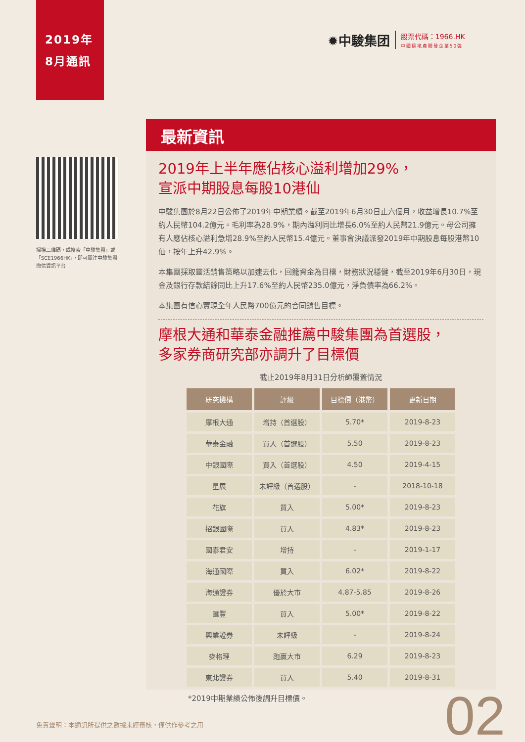2019年
8月通訊
✹中駿集团 股票代碼：1966.HK
中國房地產開發企業50強
掃描二維碼，或搜索「中駿集團」或「SCE1966HK」，即可關注中駿集團微信資訊平台
最新資訊
2019年上半年應佔核心溢利增加29%，
宣派中期股息每股10港仙
中駿集團於8月22日公佈了2019年中期業績。截至2019年6月30日止六個月，收益增長10.7%至約人民幣104.2億元。毛利率為28.9%，期內溢利同比增長6.0%至約人民幣21.9億元。母公司擁有人應佔核心溢利急增28.9%至約人民幣15.4億元。董事會決議派發2019年中期股息每股港幣10仙，按年上升42.9%。
本集團採取靈活銷售策略以加速去化，回籠資金為目標，財務狀況穩健，截至2019年6月30日，現金及銀行存款結餘同比上升17.6%至約人民幣235.0億元，淨負債率為66.2%。
本集團有信心實現全年人民幣700億元的合同銷售目標。
摩根大通和華泰金融推薦中駿集團為首選股，
多家券商研究部亦調升了目標價
截止2019年8月31日分析師覆蓋情況
| 研究機構 | 評級 | 目標價（港幣） | 更新日期 |
| --- | --- | --- | --- |
| 摩根大通 | 增持（首選股） | 5.70* | 2019-8-23 |
| 華泰金融 | 買入（首選股） | 5.50 | 2019-8-23 |
| 中銀國際 | 買入（首選股） | 4.50 | 2019-4-15 |
| 星展 | 未評級（首選股） | - | 2018-10-18 |
| 花旗 | 買入 | 5.00* | 2019-8-23 |
| 招銀國際 | 買入 | 4.83* | 2019-8-23 |
| 國泰君安 | 增持 | - | 2019-1-17 |
| 海通國際 | 買入 | 6.02* | 2019-8-22 |
| 海通證券 | 優於大市 | 4.87-5.85 | 2019-8-26 |
| 匯豐 | 買入 | 5.00* | 2019-8-22 |
| 興業證券 | 未評級 | - | 2019-8-24 |
| 麥格理 | 跑贏大市 | 6.29 | 2019-8-23 |
| 東北證券 | 買入 | 5.40 | 2019-8-31 |
*2019中期業績公佈後調升目標價。
免責聲明：本通訊所提供之數據未經審核，僅供作參考之用
02